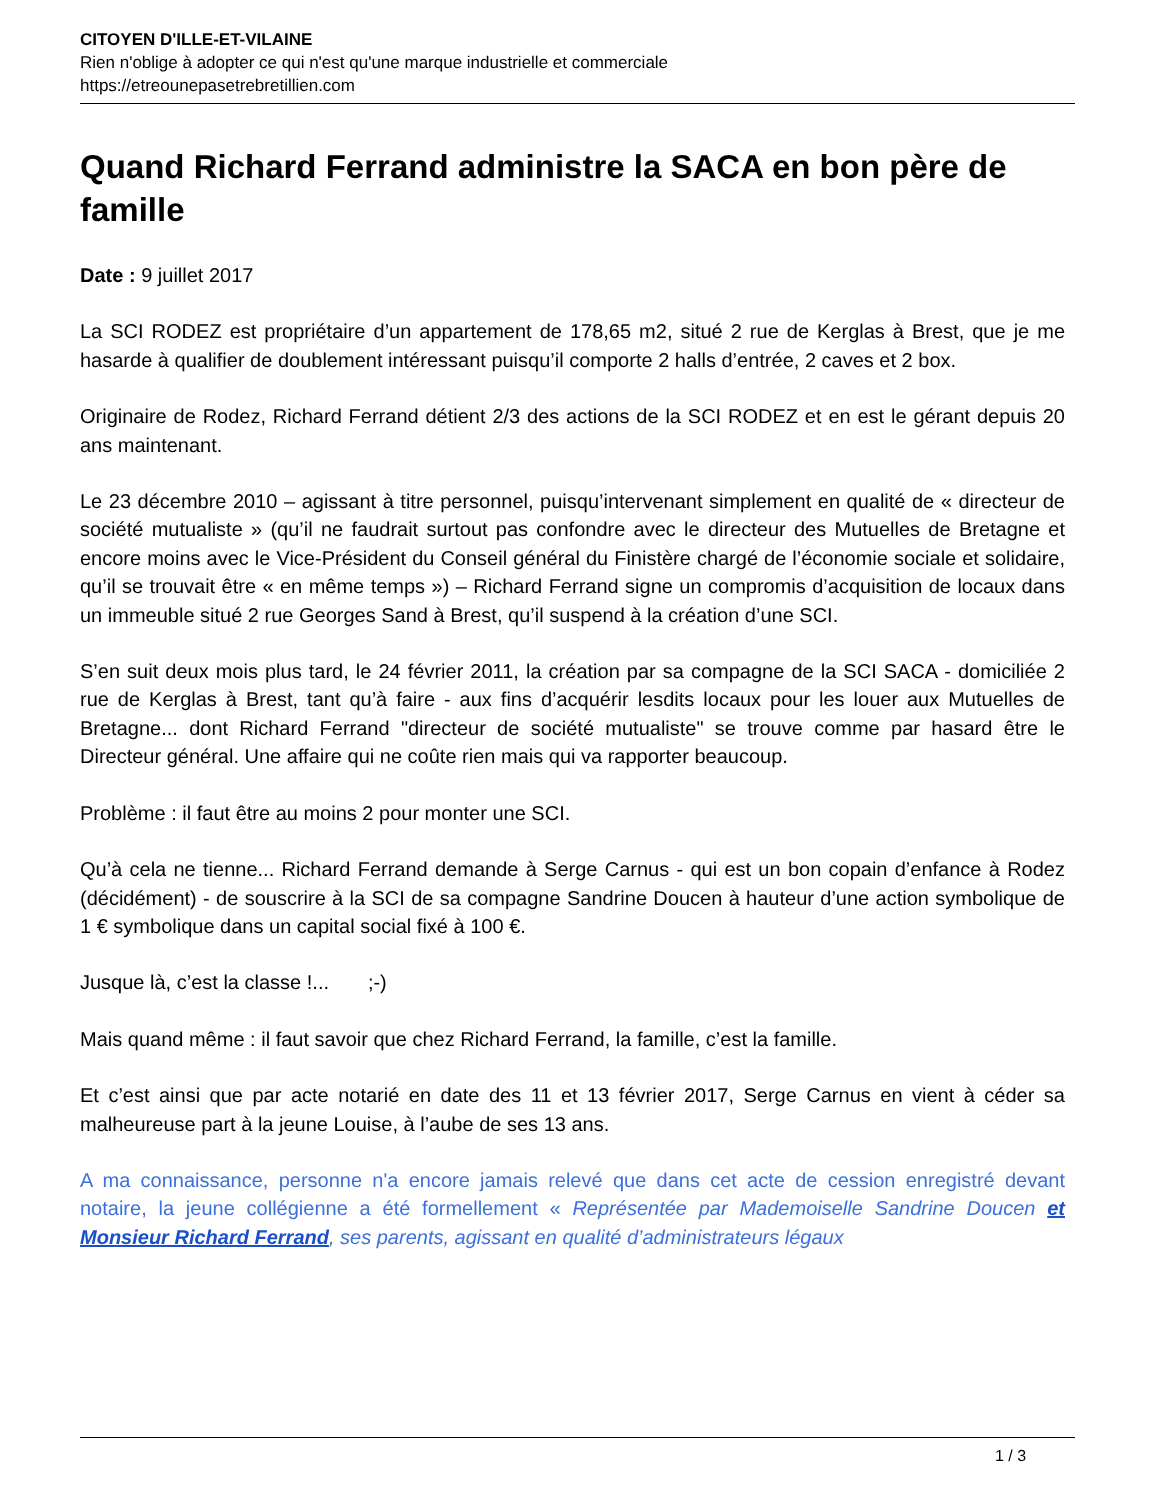CITOYEN D'ILLE-ET-VILAINE
Rien n'oblige à adopter ce qui n'est qu'une marque industrielle et commerciale
https://etreounepasetrebretillien.com
Quand Richard Ferrand administre la SACA en bon père de famille
Date : 9 juillet 2017
La SCI RODEZ est propriétaire d’un appartement de 178,65 m2, situé 2 rue de Kerglas à Brest, que je me hasarde à qualifier de doublement intéressant puisqu’il comporte 2 halls d’entrée, 2 caves et 2 box.
Originaire de Rodez, Richard Ferrand détient 2/3 des actions de la SCI RODEZ et en est le gérant depuis 20 ans maintenant.
Le 23 décembre 2010 – agissant à titre personnel, puisqu’intervenant simplement en qualité de « directeur de société mutualiste » (qu’il ne faudrait surtout pas confondre avec le directeur des Mutuelles de Bretagne et encore moins avec le Vice-Président du Conseil général du Finistère chargé de l’économie sociale et solidaire, qu’il se trouvait être « en même temps ») – Richard Ferrand signe un compromis d’acquisition de locaux dans un immeuble situé 2 rue Georges Sand à Brest, qu’il suspend à la création d’une SCI.
S’en suit deux mois plus tard, le 24 février 2011, la création par sa compagne de la SCI SACA - domiciliée 2 rue de Kerglas à Brest, tant qu’à faire - aux fins d’acquérir lesdits locaux pour les louer aux Mutuelles de Bretagne... dont Richard Ferrand "directeur de société mutualiste" se trouve comme par hasard être le Directeur général. Une affaire qui ne coûte rien mais qui va rapporter beaucoup.
Problème : il faut être au moins 2 pour monter une SCI.
Qu’à cela ne tienne... Richard Ferrand demande à Serge Carnus - qui est un bon copain d’enfance à Rodez (décidément) - de souscrire à la SCI de sa compagne Sandrine Doucen à hauteur d’une action symbolique de 1 € symbolique dans un capital social fixé à 100 €.
Jusque là, c’est la classe !... ;-)
Mais quand même : il faut savoir que chez Richard Ferrand, la famille, c’est la famille.
Et c’est ainsi que par acte notarié en date des 11 et 13 février 2017, Serge Carnus en vient à céder sa malheureuse part à la jeune Louise, à l’aube de ses 13 ans.
A ma connaissance, personne n'a encore jamais relevé que dans cet acte de cession enregistré devant notaire, la jeune collégienne a été formellement « Représentée par Mademoiselle Sandrine Doucen et Monsieur Richard Ferrand, ses parents, agissant en qualité d’administrateurs légaux
1 / 3